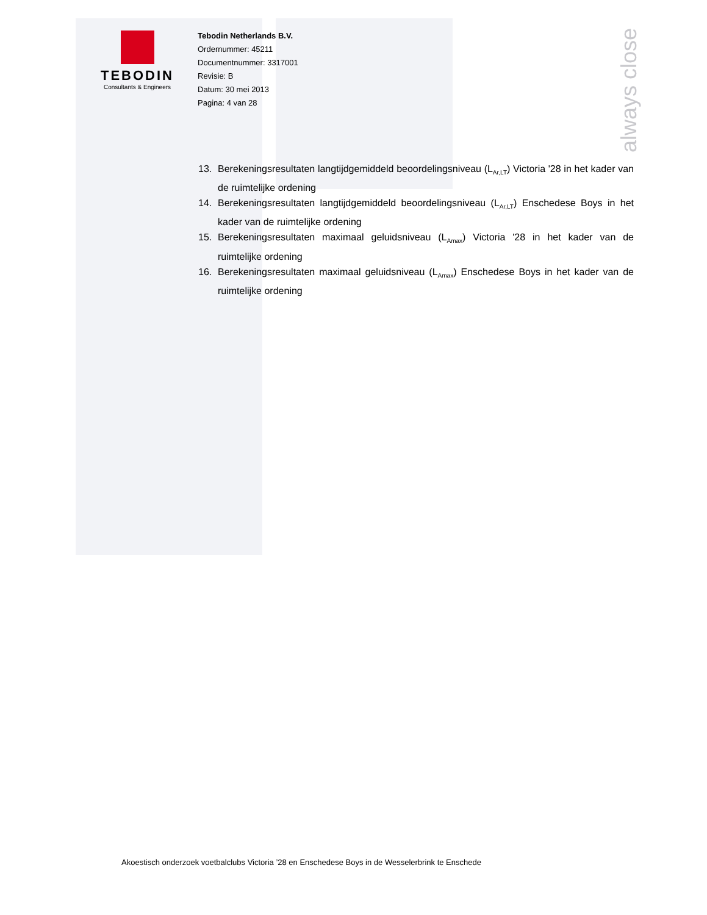TEBODIN
Consultants & Engineers
always close
Tebodin Netherlands B.V.
Ordernummer: 45211
Documentnummer: 3317001
Revisie: B
Datum: 30 mei 2013
Pagina: 4 van 28
13. Berekeningsresultaten langtijdgemiddeld beoordelingsniveau (L<sub>Ar,LT</sub>) Victoria '28 in het kader van de ruimtelijke ordening
14. Berekeningsresultaten langtijdgemiddeld beoordelingsniveau (L<sub>Ar,LT</sub>) Enschedese Boys in het kader van de ruimtelijke ordening
15. Berekeningsresultaten maximaal geluidsniveau (L<sub>Amax</sub>) Victoria '28 in het kader van de ruimtelijke ordening
16. Berekeningsresultaten maximaal geluidsniveau (L<sub>Amax</sub>) Enschedese Boys in het kader van de ruimtelijke ordening
Akoestisch onderzoek voetbalclubs Victoria ’28 en Enschedese Boys in de Wesselerbrink te Enschede